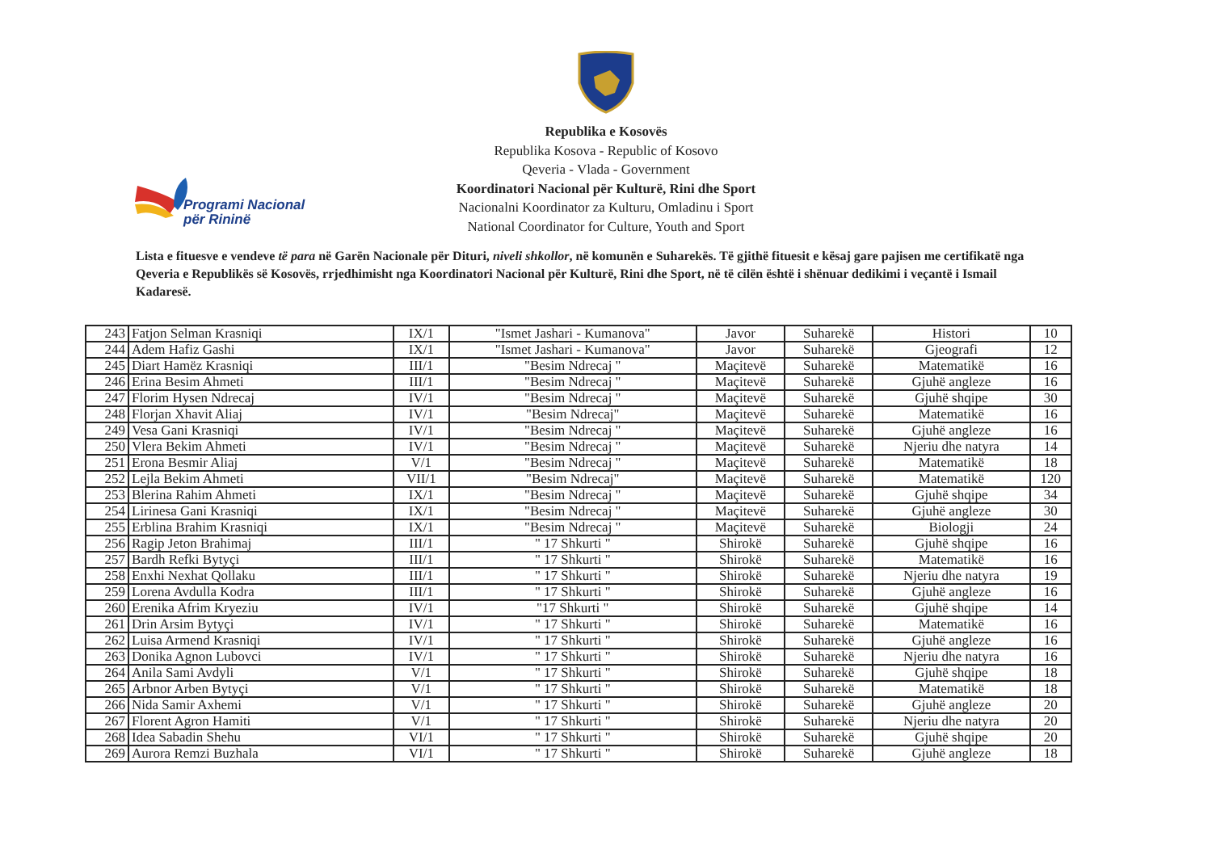Republika e Kosovës
Republika Kosova - Republic of Kosovo
Qeveria - Vlada - Government
Koordinatori Nacional për Kulturë, Rini dhe Sport
Nacionalni Koordinator za Kulturu, Omladinu i Sport
National Coordinator for Culture, Youth and Sport
Programi Nacional
për Rininë
Lista e fituesve e vendeve të para në Garën Nacionale për Dituri, niveli shkollor, në komunën e Suharekës. Të gjithë fituesit e kësaj gare pajisen me certifikatë nga Qeveria e Republikës së Kosovës, rrjedhimisht nga Koordinatori Nacional për Kulturë, Rini dhe Sport, në të cilën është i shënuar dedikimi i veçantë i Ismail Kadaresë.
| 243 | Fatjon Selman Krasniqi | IX/1 | "Ismet Jashari - Kumanova" | Javor | Suharekë | Histori | 10 |
| 244 | Adem Hafiz Gashi | IX/1 | "Ismet Jashari - Kumanova" | Javor | Suharekë | Gjeografi | 12 |
| 245 | Diart Hamëz Krasniqi | III/1 | "Besim Ndrecaj " | Maçitevë | Suharekë | Matematikë | 16 |
| 246 | Erina Besim Ahmeti | III/1 | "Besim Ndrecaj " | Maçitevë | Suharekë | Gjuhë angleze | 16 |
| 247 | Florim Hysen Ndrecaj | IV/1 | "Besim Ndrecaj " | Maçitevë | Suharekë | Gjuhë shqipe | 30 |
| 248 | Florjan Xhavit Aliaj | IV/1 | "Besim Ndrecaj" | Maçitevë | Suharekë | Matematikë | 16 |
| 249 | Vesa Gani Krasniqi | IV/1 | "Besim Ndrecaj " | Maçitevë | Suharekë | Gjuhë angleze | 16 |
| 250 | Vlera Bekim Ahmeti | IV/1 | "Besim Ndrecaj " | Maçitevë | Suharekë | Njeriu dhe natyra | 14 |
| 251 | Erona Besmir Aliaj | V/1 | "Besim Ndrecaj " | Maçitevë | Suharekë | Matematikë | 18 |
| 252 | Lejla Bekim Ahmeti | VII/1 | "Besim Ndrecaj" | Maçitevë | Suharekë | Matematikë | 120 |
| 253 | Blerina Rahim Ahmeti | IX/1 | "Besim Ndrecaj " | Maçitevë | Suharekë | Gjuhë shqipe | 34 |
| 254 | Lirinesa Gani Krasniqi | IX/1 | "Besim Ndrecaj " | Maçitevë | Suharekë | Gjuhë angleze | 30 |
| 255 | Erblina Brahim Krasniqi | IX/1 | "Besim Ndrecaj " | Maçitevë | Suharekë | Biologji | 24 |
| 256 | Ragip Jeton Brahimaj | III/1 | " 17 Shkurti " | Shirokë | Suharekë | Gjuhë shqipe | 16 |
| 257 | Bardh Refki Bytyçi | III/1 | " 17 Shkurti " | Shirokë | Suharekë | Matematikë | 16 |
| 258 | Enxhi Nexhat Qollaku | III/1 | " 17 Shkurti " | Shirokë | Suharekë | Njeriu dhe natyra | 19 |
| 259 | Lorena Avdulla Kodra | III/1 | " 17 Shkurti " | Shirokë | Suharekë | Gjuhë angleze | 16 |
| 260 | Erenika Afrim Kryeziu | IV/1 | "17 Shkurti " | Shirokë | Suharekë | Gjuhë shqipe | 14 |
| 261 | Drin Arsim Bytyçi | IV/1 | " 17 Shkurti " | Shirokë | Suharekë | Matematikë | 16 |
| 262 | Luisa Armend Krasniqi | IV/1 | " 17 Shkurti " | Shirokë | Suharekë | Gjuhë angleze | 16 |
| 263 | Donika Agnon Lubovci | IV/1 | " 17 Shkurti " | Shirokë | Suharekë | Njeriu dhe natyra | 16 |
| 264 | Anila Sami Avdyli | V/1 | " 17 Shkurti " | Shirokë | Suharekë | Gjuhë shqipe | 18 |
| 265 | Arbnor Arben Bytyçi | V/1 | " 17 Shkurti " | Shirokë | Suharekë | Matematikë | 18 |
| 266 | Nida Samir Axhemi | V/1 | " 17 Shkurti " | Shirokë | Suharekë | Gjuhë angleze | 20 |
| 267 | Florent Agron Hamiti | V/1 | " 17 Shkurti " | Shirokë | Suharekë | Njeriu dhe natyra | 20 |
| 268 | Idea Sabadin Shehu | VI/1 | " 17 Shkurti " | Shirokë | Suharekë | Gjuhë shqipe | 20 |
| 269 | Aurora Remzi Buzhala | VI/1 | " 17 Shkurti " | Shirokë | Suharekë | Gjuhë angleze | 18 |